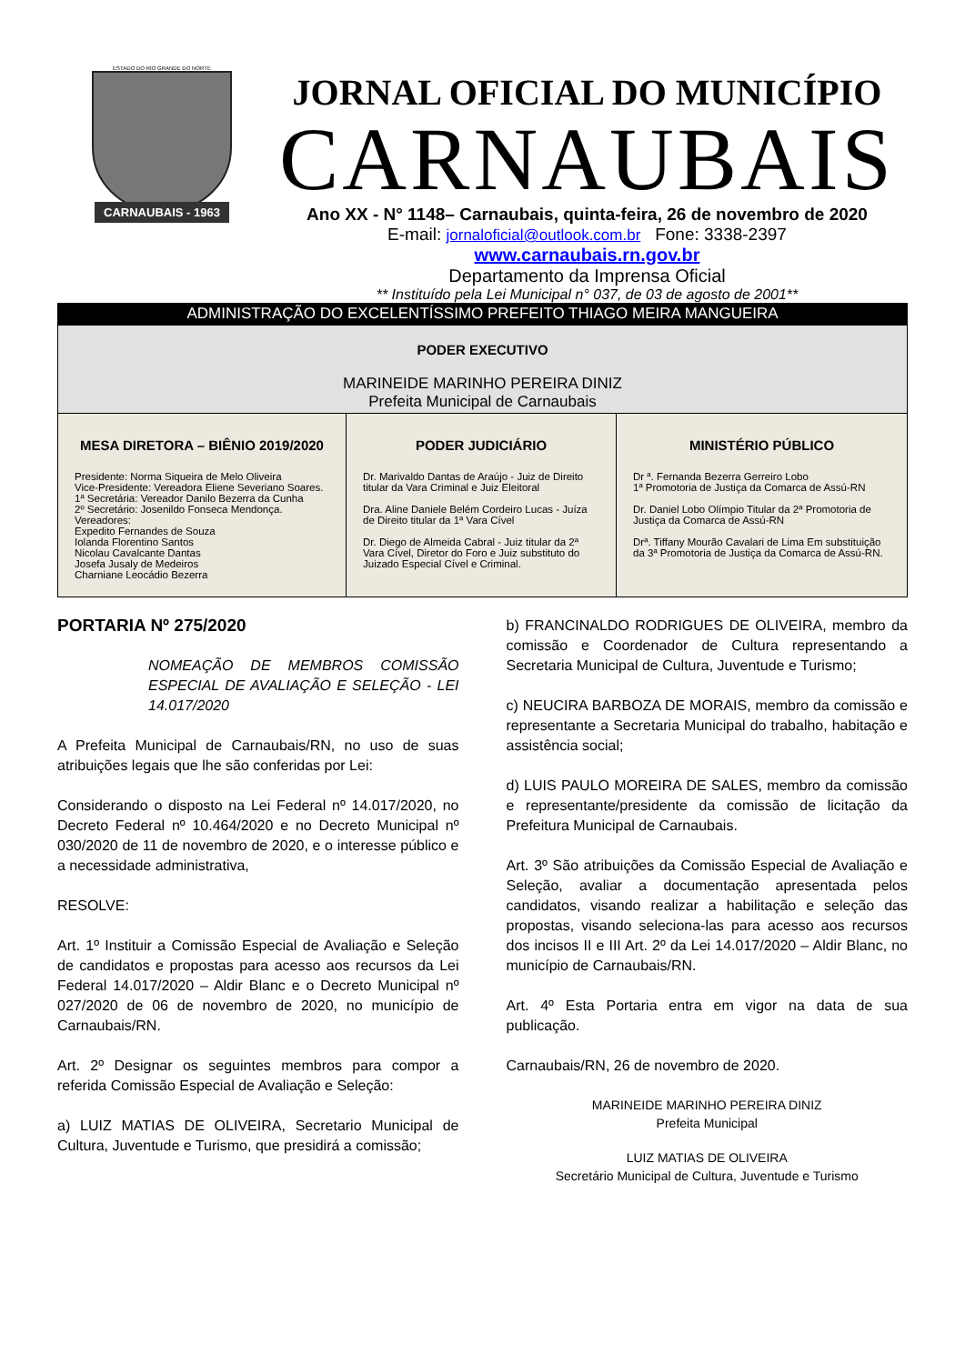ESTADO DO RIO GRANDE DO NORTE
CARNAUBAIS - 1963
JORNAL OFICIAL DO MUNICÍPIO
CARNAUBAIS
Ano XX - N° 1148– Carnaubais, quinta-feira, 26 de novembro de 2020
E-mail: jornaloficial@outlook.com.br Fone: 3338-2397
www.carnaubais.rn.gov.br
Departamento da Imprensa Oficial
** Instituído pela Lei Municipal n° 037, de 03 de agosto de 2001**
ADMINISTRAÇÃO DO EXCELENTÍSSIMO PREFEITO THIAGO MEIRA MANGUEIRA
PODER EXECUTIVO
MARINEIDE MARINHO PEREIRA DINIZ
Prefeita Municipal de Carnaubais
MESA DIRETORA – BIÊNIO 2019/2020
Presidente: Norma Siqueira de Melo Oliveira
Vice-Presidente: Vereadora Eliene Severiano Soares.
1ª Secretária: Vereador Danilo Bezerra da Cunha
2º Secretário: Josenildo Fonseca Mendonça.
Vereadores:
Expedito Fernandes de Souza
Iolanda Florentino Santos
Nicolau Cavalcante Dantas
Josefa Jusaly de Medeiros
Charniane Leocádio Bezerra
PODER JUDICIÁRIO
Dr. Marivaldo Dantas de Araújo - Juiz de Direito titular da Vara Criminal e Juiz Eleitoral
Dra. Aline Daniele Belém Cordeiro Lucas - Juíza de Direito titular da 1ª Vara Cível
Dr. Diego de Almeida Cabral - Juiz titular da 2ª Vara Cível, Diretor do Foro e Juiz substituto do Juizado Especial Cível e Criminal.
MINISTÉRIO PÚBLICO
Dr ª. Fernanda Bezerra Gerreiro Lobo
1ª Promotoria de Justiça da Comarca de Assú-RN
Dr. Daniel Lobo Olímpio Titular da 2ª Promotoria de Justiça da Comarca de Assú-RN
Drª. Tiffany Mourão Cavalari de Lima Em substituição da 3ª Promotoria de Justiça da Comarca de Assú-RN.
PORTARIA Nº 275/2020
NOMEAÇÃO DE MEMBROS COMISSÃO ESPECIAL DE AVALIAÇÃO E SELEÇÃO - LEI 14.017/2020
A Prefeita Municipal de Carnaubais/RN, no uso de suas atribuições legais que lhe são conferidas por Lei:
Considerando o disposto na Lei Federal nº 14.017/2020, no Decreto Federal nº 10.464/2020 e no Decreto Municipal nº 030/2020 de 11 de novembro de 2020, e o interesse público e a necessidade administrativa,
RESOLVE:
Art. 1º Instituir a Comissão Especial de Avaliação e Seleção de candidatos e propostas para acesso aos recursos da Lei Federal 14.017/2020 – Aldir Blanc e o Decreto Municipal nº 027/2020 de 06 de novembro de 2020, no município de Carnaubais/RN.
Art. 2º Designar os seguintes membros para compor a referida Comissão Especial de Avaliação e Seleção:
a) LUIZ MATIAS DE OLIVEIRA, Secretario Municipal de Cultura, Juventude e Turismo, que presidirá a comissão;
b) FRANCINALDO RODRIGUES DE OLIVEIRA, membro da comissão e Coordenador de Cultura representando a Secretaria Municipal de Cultura, Juventude e Turismo;
c) NEUCIRA BARBOZA DE MORAIS, membro da comissão e representante a Secretaria Municipal do trabalho, habitação e assistência social;
d) LUIS PAULO MOREIRA DE SALES, membro da comissão e representante/presidente da comissão de licitação da Prefeitura Municipal de Carnaubais.
Art. 3º São atribuições da Comissão Especial de Avaliação e Seleção, avaliar a documentação apresentada pelos candidatos, visando realizar a habilitação e seleção das propostas, visando seleciona-las para acesso aos recursos dos incisos II e III Art. 2º da Lei 14.017/2020 – Aldir Blanc, no município de Carnaubais/RN.
Art. 4º Esta Portaria entra em vigor na data de sua publicação.
Carnaubais/RN, 26 de novembro de 2020.
MARINEIDE MARINHO PEREIRA DINIZ
Prefeita Municipal
LUIZ MATIAS DE OLIVEIRA
Secretário Municipal de Cultura, Juventude e Turismo